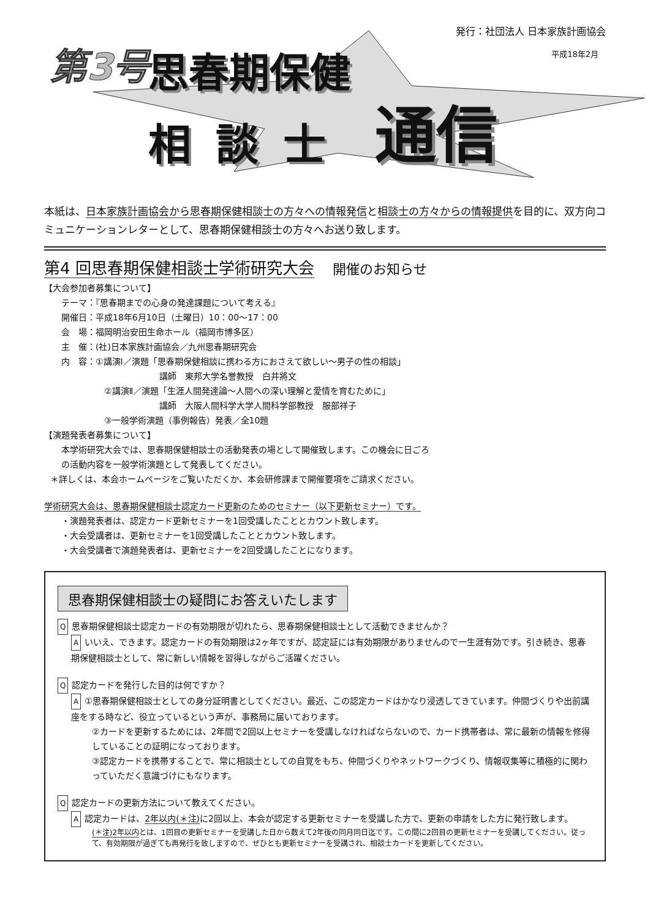第3号 思春期保健
相談士 通信
発行：社団法人 日本家族計画協会
平成18年2月
本紙は、日本家族計画協会から思春期保健相談士の方々への情報発信と相談士の方々からの情報提供を目的に、双方向コミュニケーションレターとして、思春期保健相談士の方々へお送り致します。
第4 回思春期保健相談士学術研究大会 開催のお知らせ
【大会参加者募集について】
テーマ：『思春期までの心身の発達課題について考える』
開催日：平成18年6月10日（土曜日）10：00～17：00
会　場：福岡明治安田生命ホール（福岡市博多区）
主　催：(社)日本家族計画協会／九州思春期研究会
内　容：①講演Ⅰ／演題「思春期保健相談に携わる方におさえて欲しい～男子の性の相談」
講師　東邦大学名誉教授　白井將文
②講演Ⅱ／演題「生涯人間発達論～人間への深い理解と愛情を育むために」
講師　大阪人間科学大学人間科学部教授　服部祥子
③一般学術演題（事例報告）発表／全10題
【演題発表者募集について】
本学術研究大会では、思春期保健相談士の活動発表の場として開催致します。この機会に日ごろ
の活動内容を一般学術演題として発表してください。
＊詳しくは、本会ホームページをご覧いただくか、本会研修課まで開催要項をご請求ください。
学術研究大会は、思春期保健相談士認定カード更新のためのセミナー（以下更新セミナー）です。
・演題発表者は、認定カード更新セミナーを1回受講したこととカウント致します。
・大会受講者は、更新セミナーを1回受講したこととカウント致します。
・大会受講者で演題発表者は、更新セミナーを2回受講したことになります。
思春期保健相談士の疑問にお答えいたします
Q思春期保健相談士認定カードの有効期限が切れたら、思春期保健相談士として活動できませんか？
Aいいえ、できます。認定カードの有効期限は2ヶ年ですが、認定証には有効期限がありませんので一生涯有効です。引き続き、思春期保健相談士として、常に新しい情報を習得しながらご活躍ください。
Q認定カードを発行した目的は何ですか？
A ①思春期保健相談士としての身分証明書としてください。最近、この認定カードはかなり浸透してきています。仲間づくりや出前講座をする時など、役立っているという声が、事務局に届いております。
②カードを更新するためには、2年間で2回以上セミナーを受講しなければならないので、カード携帯者は、常に最新の情報を修得していることの証明になっております。
③認定カードを携帯することで、常に相談士としての自覚をもち、仲間づくりやネットワークづくり、情報収集等に積極的に関わっていただく意識づけにもなります。
Q認定カードの更新方法について教えてください。
A認定カードは、2年以内(＊注) に2回以上、本会が認定する更新セミナーを受講した方で、更新の申請をした方に発行致します。
(＊注)2年以内とは、1回目の更新セミナーを受講した日から数えて2年後の同月同日迄です。この間に2回目の更新セミナーを受講してください。従って、有効期限が過ぎても再発行を致しますので、ぜひとも更新セミナーを受講され、相談士カードを更新してください。